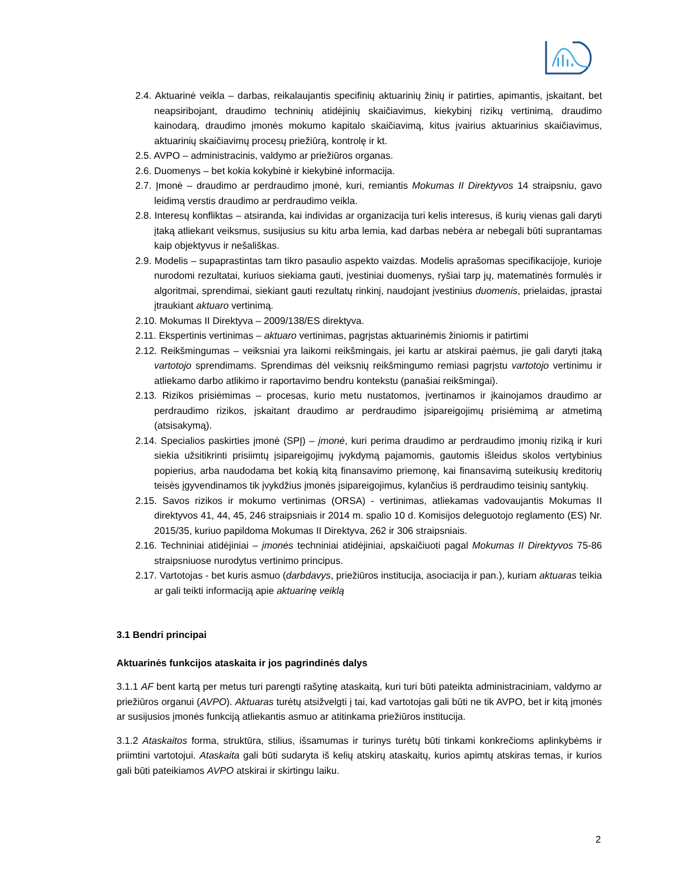2.4. Aktuarinė veikla – darbas, reikalaujantis specifinių aktuarinių žinių ir patirties, apimantis, įskaitant, bet neapsiribojant, draudimo techninių atidėjinių skaičiavimus, kiekybinį rizikų vertinimą, draudimo kainodarą, draudimo įmonės mokumo kapitalo skaičiavimą, kitus įvairius aktuarinius skaičiavimus, aktuarinių skaičiavimų procesų priežiūrą, kontrolę ir kt.
2.5. AVPO – administracinis, valdymo ar priežiūros organas.
2.6. Duomenys – bet kokia kokybinė ir kiekybinė informacija.
2.7. Įmonė – draudimo ar perdraudimo įmonė, kuri, remiantis Mokumas II Direktyvos 14 straipsniu, gavo leidimą verstis draudimo ar perdraudimo veikla.
2.8. Interesų konfliktas – atsiranda, kai individas ar organizacija turi kelis interesus, iš kurių vienas gali daryti įtaką atliekant veiksmus, susijusius su kitu arba lemia, kad darbas nebėra ar nebegali būti suprantamas kaip objektyvus ir nešališkas.
2.9. Modelis – supaprastintas tam tikro pasaulio aspekto vaizdas. Modelis aprašomas specifikacijoje, kurioje nurodomi rezultatai, kuriuos siekiama gauti, įvestiniai duomenys, ryšiai tarp jų, matematinės formulės ir algoritmai, sprendimai, siekiant gauti rezultatų rinkinį, naudojant įvestinius duomenis, prielaidas, įprastai įtraukiant aktuaro vertinimą.
2.10. Mokumas II Direktyva – 2009/138/ES direktyva.
2.11. Ekspertinis vertinimas – aktuaro vertinimas, pagrįstas aktuarinėmis žiniomis ir patirtimi
2.12. Reikšmingumas – veiksniai yra laikomi reikšmingais, jei kartu ar atskirai paėmus, jie gali daryti įtaką vartotojo sprendimams. Sprendimas dėl veiksnių reikšmingumo remiasi pagrįstu vartotojo vertinimu ir atliekamo darbo atlikimo ir raportavimo bendru kontekstu (panašiai reikšmingai).
2.13. Rizikos prisiėmimas – procesas, kurio metu nustatomos, įvertinamos ir įkainojamos draudimo ar perdraudimo rizikos, įskaitant draudimo ar perdraudimo įsipareigojimų prisiėmimą ar atmetimą (atsisakymą).
2.14. Specialios paskirties įmonė (SPĮ) – įmonė, kuri perima draudimo ar perdraudimo įmonių riziką ir kuri siekia užsitikrinti prisiimtų įsipareigojimų įvykdymą pajamomis, gautomis išleidus skolos vertybinius popierius, arba naudodama bet kokią kitą finansavimo priemonę, kai finansavimą suteikusių kreditorių teisės įgyvendinamos tik įvykdžius įmonės įsipareigojimus, kylančius iš perdraudimo teisinių santykių.
2.15. Savos rizikos ir mokumo vertinimas (ORSA) - vertinimas, atliekamas vadovaujantis Mokumas II direktyvos 41, 44, 45, 246 straipsniais ir 2014 m. spalio 10 d. Komisijos deleguotojo reglamento (ES) Nr. 2015/35, kuriuo papildoma Mokumas II Direktyva, 262 ir 306 straipsniais.
2.16. Techniniai atidėjiniai – įmonės techniniai atidėjiniai, apskaičiuoti pagal Mokumas II Direktyvos 75-86 straipsniuose nurodytus vertinimo principus.
2.17. Vartotojas - bet kuris asmuo (darbdavys, priežiūros institucija, asociacija ir pan.), kuriam aktuaras teikia ar gali teikti informaciją apie aktuarinę veiklą
3.1 Bendri principai
Aktuarinės funkcijos ataskaita ir jos pagrindinės dalys
3.1.1 AF bent kartą per metus turi parengti rašytinę ataskaitą, kuri turi būti pateikta administraciniam, valdymo ar priežiūros organui (AVPO). Aktuaras turėtų atsižvelgti į tai, kad vartotojas gali būti ne tik AVPO, bet ir kitą įmonės ar susijusios įmonės funkciją atliekantis asmuo ar atitinkama priežiūros institucija.
3.1.2 Ataskaitos forma, struktūra, stilius, išsamumas ir turinys turėtų būti tinkami konkrečioms aplinkybėms ir priimtini vartotojui. Ataskaita gali būti sudaryta iš kelių atskirų ataskaitų, kurios apimtų atskiras temas, ir kurios gali būti pateikiamos AVPO atskirai ir skirtingu laiku.
2